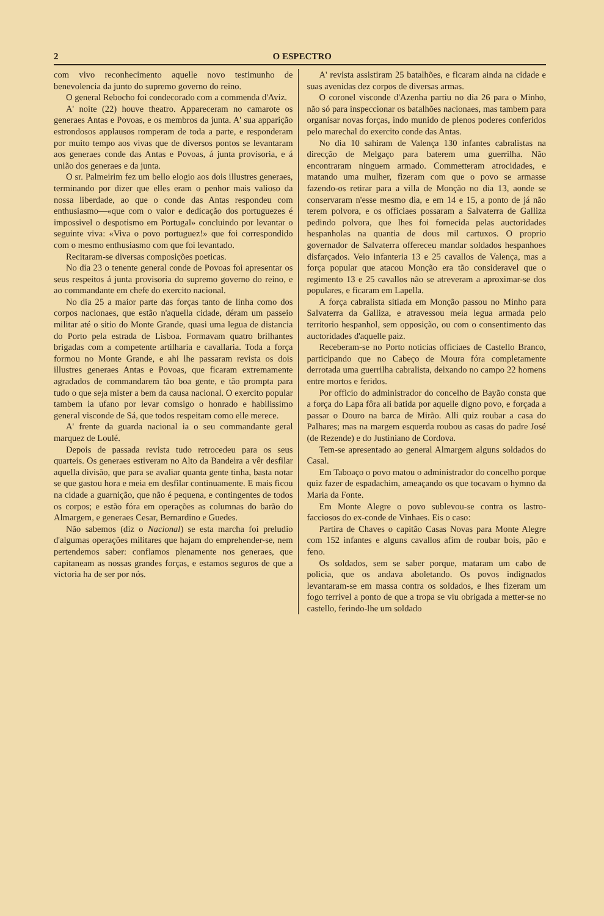2 O ESPECTRO
com vivo reconhecimento aquelle novo testimunho de benevolencia da junto do supremo governo do reino.
O general Rebocho foi condecorado com a commenda d'Aviz.
A' noite (22) houve theatro. Appareceram no camarote os generaes Antas e Povoas, e os membros da junta. A' sua apparição estrondosos applausos romperam de toda a parte, e responderam por muito tempo aos vivas que de diversos pontos se levantaram aos generaes conde das Antas e Povoas, á junta provisoria, e á união dos generaes e da junta.
O sr. Palmeirim fez um bello elogio aos dois illustres generaes, terminando por dizer que elles eram o penhor mais valioso da nossa liberdade, ao que o conde das Antas respondeu com enthusiasmo—«que com o valor e dedicação dos portuguezes é impossivel o despotismo em Portugal» concluindo por levantar o seguinte viva: «Viva o povo portuguez!» que foi correspondido com o mesmo enthusiasmo com que foi levantado.
Recitaram-se diversas composições poeticas.
No dia 23 o tenente general conde de Povoas foi apresentar os seus respeitos á junta provisoria do supremo governo do reino, e ao commandante em chefe do exercito nacional.
No dia 25 a maior parte das forças tanto de linha como dos corpos nacionaes, que estão n'aquella cidade, déram um passeio militar até o sitio do Monte Grande, quasi uma legua de distancia do Porto pela estrada de Lisboa. Formavam quatro brilhantes brigadas com a competente artilharia e cavallaria. Toda a força formou no Monte Grande, e ahi lhe passaram revista os dois illustres generaes Antas e Povoas, que ficaram extremamente agradados de commandarem tão boa gente, e tão prompta para tudo o que seja mister a bem da causa nacional. O exercito popular tambem ia ufano por levar comsigo o honrado e habilissimo general visconde de Sá, que todos respeitam como elle merece.
A' frente da guarda nacional ia o seu commandante geral marquez de Loulé.
Depois de passada revista tudo retrocedeu para os seus quarteis. Os generaes estiveram no Alto da Bandeira a vêr desfilar aquella divisão, que para se avaliar quanta gente tinha, basta notar se que gastou hora e meia em desfilar continuamente. E mais ficou na cidade a guarnição, que não é pequena, e contingentes de todos os corpos; e estão fóra em operações as columnas do barão do Almargem, e generaes Cesar, Bernardino e Guedes.
Não sabemos (diz o Nacional) se esta marcha foi preludio d'algumas operações militares que hajam do emprehender-se, nem pertendemos saber: confiamos plenamente nos generaes, que capitaneam as nossas grandes forças, e estamos seguros de que a victoria ha de ser por nós.
A' revista assistiram 25 batalhões, e ficaram ainda na cidade e suas avenidas dez corpos de diversas armas.
O coronel visconde d'Azenha partiu no dia 26 para o Minho, não só para inspeccionar os batalhões nacionaes, mas tambem para organisar novas forças, indo munido de plenos poderes conferidos pelo marechal do exercito conde das Antas.
No dia 10 sahiram de Valença 130 infantes cabralistas na direcção de Melgaço para baterem uma guerrilha. Não encontraram ninguem armado. Commetteram atrocidades, e matando uma mulher, fizeram com que o povo se armasse fazendo-os retirar para a villa de Monção no dia 13, aonde se conservaram n'esse mesmo dia, e em 14 e 15, a ponto de já não terem polvora, e os officiaes possaram a Salvaterra de Galliza pedindo polvora, que lhes foi fornecida pelas auctoridades hespanholas na quantia de dous mil cartuxos. O proprio governador de Salvaterra offereceu mandar soldados hespanhoes disfarçados. Veio infanteria 13 e 25 cavallos de Valença, mas a força popular que atacou Monção era tão consideravel que o regimento 13 e 25 cavallos não se atreveram a aproximar-se dos populares, e ficaram em Lapella.
A força cabralista sitiada em Monção passou no Minho para Salvaterra da Galliza, e atravessou meia legua armada pelo territorio hespanhol, sem opposição, ou com o consentimento das auctoridades d'aquelle paiz.
Receberam-se no Porto noticias officiaes de Castello Branco, participando que no Cabeço de Moura fóra completamente derrotada uma guerrilha cabralista, deixando no campo 22 homens entre mortos e feridos.
Por officio do administrador do concelho de Bayão consta que a força do Lapa fôra ali batida por aquelle digno povo, e forçada a passar o Douro na barca de Mirão. Alli quiz roubar a casa do Palhares; mas na margem esquerda roubou as casas do padre José (de Rezende) e do Justiniano de Cordova.
Tem-se apresentado ao general Almargem alguns soldados do Casal.
Em Taboaço o povo matou o administrador do concelho porque quiz fazer de espadachim, ameaçando os que tocavam o hymno da Maria da Fonte.
Em Monte Alegre o povo sublevou-se contra os lastro-facciosos do ex-conde de Vinhaes. Eis o caso:
Partira de Chaves o capitão Casas Novas para Monte Alegre com 152 infantes e alguns cavallos afim de roubar bois, pão e feno.
Os soldados, sem se saber porque, mataram um cabo de policia, que os andava aboletando. Os povos indignados levantaram-se em massa contra os soldados, e lhes fizeram um fogo terrivel a ponto de que a tropa se viu obrigada a metter-se no castello, ferindo-lhe um soldado